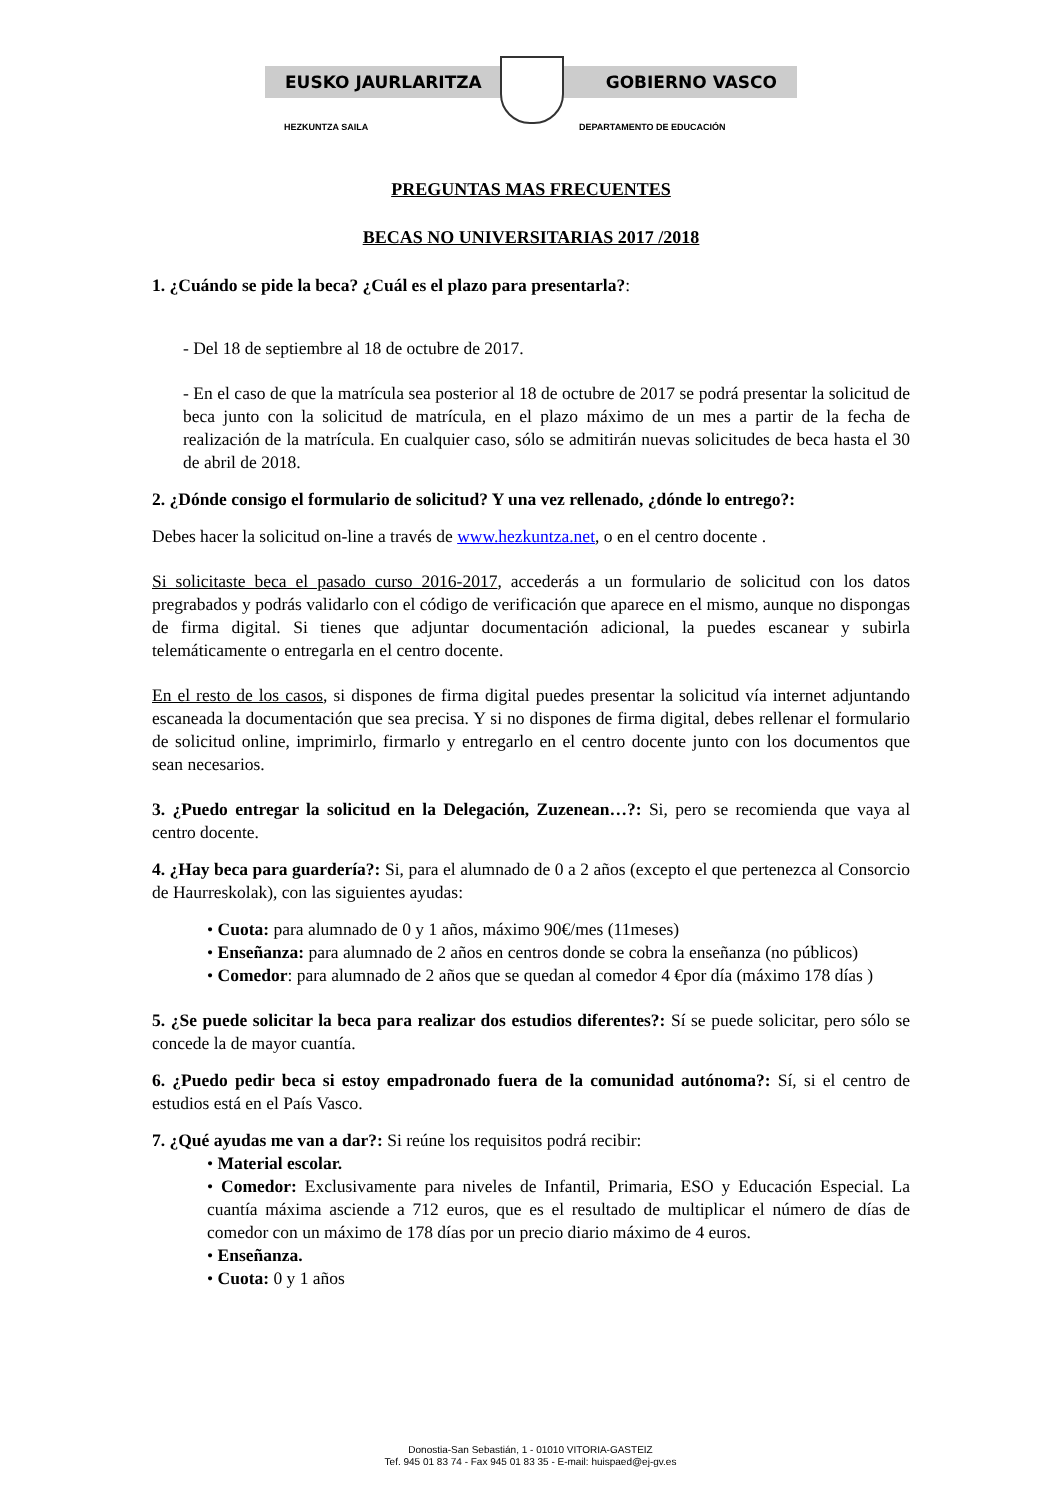EUSKO JAURLARITZA GOBIERNO VASCO
HEZKUNTZA SAILA DEPARTAMENTO DE EDUCACIÓN
PREGUNTAS MAS FRECUENTES
BECAS NO UNIVERSITARIAS 2017 /2018
1. ¿Cuándo se pide la beca? ¿Cuál es el plazo para presentarla?:
- Del 18 de septiembre al 18 de octubre de 2017.
- En el caso de que la matrícula sea posterior al 18 de octubre de 2017 se podrá presentar la solicitud de beca junto con la solicitud de matrícula, en el plazo máximo de un mes a partir de la fecha de realización de la matrícula. En cualquier caso, sólo se admitirán nuevas solicitudes de beca hasta el 30 de abril de 2018.
2. ¿Dónde consigo el formulario de solicitud? Y una vez rellenado, ¿dónde lo entrego?:
Debes hacer la solicitud on-line a través de www.hezkuntza.net, o en el centro docente .
Si solicitaste beca el pasado curso 2016-2017, accederás a un formulario de solicitud con los datos pregrabados y podrás validarlo con el código de verificación que aparece en el mismo, aunque no dispongas de firma digital. Si tienes que adjuntar documentación adicional, la puedes escanear y subirla telemáticamente o entregarla en el centro docente.
En el resto de los casos, si dispones de firma digital puedes presentar la solicitud vía internet adjuntando escaneada la documentación que sea precisa. Y si no dispones de firma digital, debes rellenar el formulario de solicitud online, imprimirlo, firmarlo y entregarlo en el centro docente junto con los documentos que sean necesarios.
3. ¿Puedo entregar la solicitud en la Delegación, Zuzenean…?: Si, pero se recomienda que vaya al centro docente.
4. ¿Hay beca para guardería?: Si, para el alumnado de 0 a 2 años (excepto el que pertenezca al Consorcio de Haurreskolak), con las siguientes ayudas:
• Cuota: para alumnado de 0 y 1 años, máximo 90€/mes (11meses)
• Enseñanza: para alumnado de 2 años en centros donde se cobra la enseñanza (no públicos)
• Comedor: para alumnado de 2 años que se quedan al comedor 4 €por día (máximo 178 días )
5. ¿Se puede solicitar la beca para realizar dos estudios diferentes?: Sí se puede solicitar, pero sólo se concede la de mayor cuantía.
6. ¿Puedo pedir beca si estoy empadronado fuera de la comunidad autónoma?: Sí, si el centro de estudios está en el País Vasco.
7. ¿Qué ayudas me van a dar?: Si reúne los requisitos podrá recibir:
• Material escolar.
• Comedor: Exclusivamente para niveles de Infantil, Primaria, ESO y Educación Especial. La cuantía máxima asciende a 712 euros, que es el resultado de multiplicar el número de días de comedor con un máximo de 178 días por un precio diario máximo de 4 euros.
• Enseñanza.
• Cuota: 0 y 1 años
Donostia-San Sebastián, 1 - 01010 VITORIA-GASTEIZ
Tef. 945 01 83 74 - Fax 945 01 83 35 - E-mail: huispaed@ej-gv.es